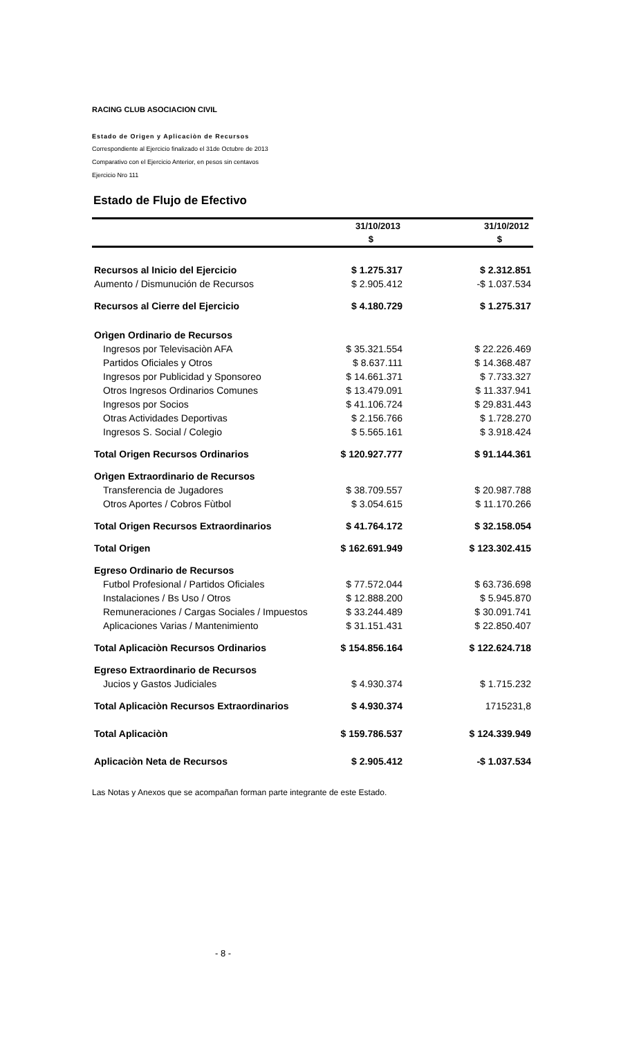RACING CLUB ASOCIACION CIVIL
Estado de Origen y Aplicaciòn de Recursos
Correspondiente al Ejercicio finalizado el 31de Octubre de 2013
Comparativo con el Ejercicio Anterior, en pesos sin centavos
Ejercicio Nro 111
Estado de Flujo de Efectivo
| | 31/10/2013 | 31/10/2012 |
| --- | --- | --- |
| | $ | $ |
| Recursos al Inicio del Ejercicio | $ 1.275.317 | $ 2.312.851 |
| Aumento / Dismunución de Recursos | $ 2.905.412 | -$ 1.037.534 |
| Recursos al Cierre del Ejercicio | $ 4.180.729 | $ 1.275.317 |
| Orìgen Ordinario de Recursos | | |
| Ingresos por Televisaciòn AFA | $ 35.321.554 | $ 22.226.469 |
| Partidos Oficiales y Otros | $ 8.637.111 | $ 14.368.487 |
| Ingresos por Publicidad y Sponsoreo | $ 14.661.371 | $ 7.733.327 |
| Otros Ingresos Ordinarios Comunes | $ 13.479.091 | $ 11.337.941 |
| Ingresos por Socios | $ 41.106.724 | $ 29.831.443 |
| Otras Actividades Deportivas | $ 2.156.766 | $ 1.728.270 |
| Ingresos S. Social / Colegio | $ 5.565.161 | $ 3.918.424 |
| Total Origen Recursos Ordinarios | $ 120.927.777 | $ 91.144.361 |
| Orìgen Extraordinario de Recursos | | |
| Transferencia de Jugadores | $ 38.709.557 | $ 20.987.788 |
| Otros Aportes / Cobros Fùtbol | $ 3.054.615 | $ 11.170.266 |
| Total Origen Recursos Extraordinarios | $ 41.764.172 | $ 32.158.054 |
| Total Origen | $ 162.691.949 | $ 123.302.415 |
| Egreso Ordinario de Recursos | | |
| Futbol Profesional / Partidos Oficiales | $ 77.572.044 | $ 63.736.698 |
| Instalaciones / Bs Uso / Otros | $ 12.888.200 | $ 5.945.870 |
| Remuneraciones / Cargas Sociales / Impuestos | $ 33.244.489 | $ 30.091.741 |
| Aplicaciones Varias / Mantenimiento | $ 31.151.431 | $ 22.850.407 |
| Total Aplicaciòn Recursos Ordinarios | $ 154.856.164 | $ 122.624.718 |
| Egreso Extraordinario de Recursos | | |
| Jucios y Gastos Judiciales | $ 4.930.374 | $ 1.715.232 |
| Total Aplicaciòn Recursos Extraordinarios | $ 4.930.374 | 1715231,8 |
| Total Aplicaciòn | $ 159.786.537 | $ 124.339.949 |
| Aplicaciòn Neta de Recursos | $ 2.905.412 | -$ 1.037.534 |
Las Notas y Anexos que se acompañan forman parte integrante de este Estado.
- 8 -